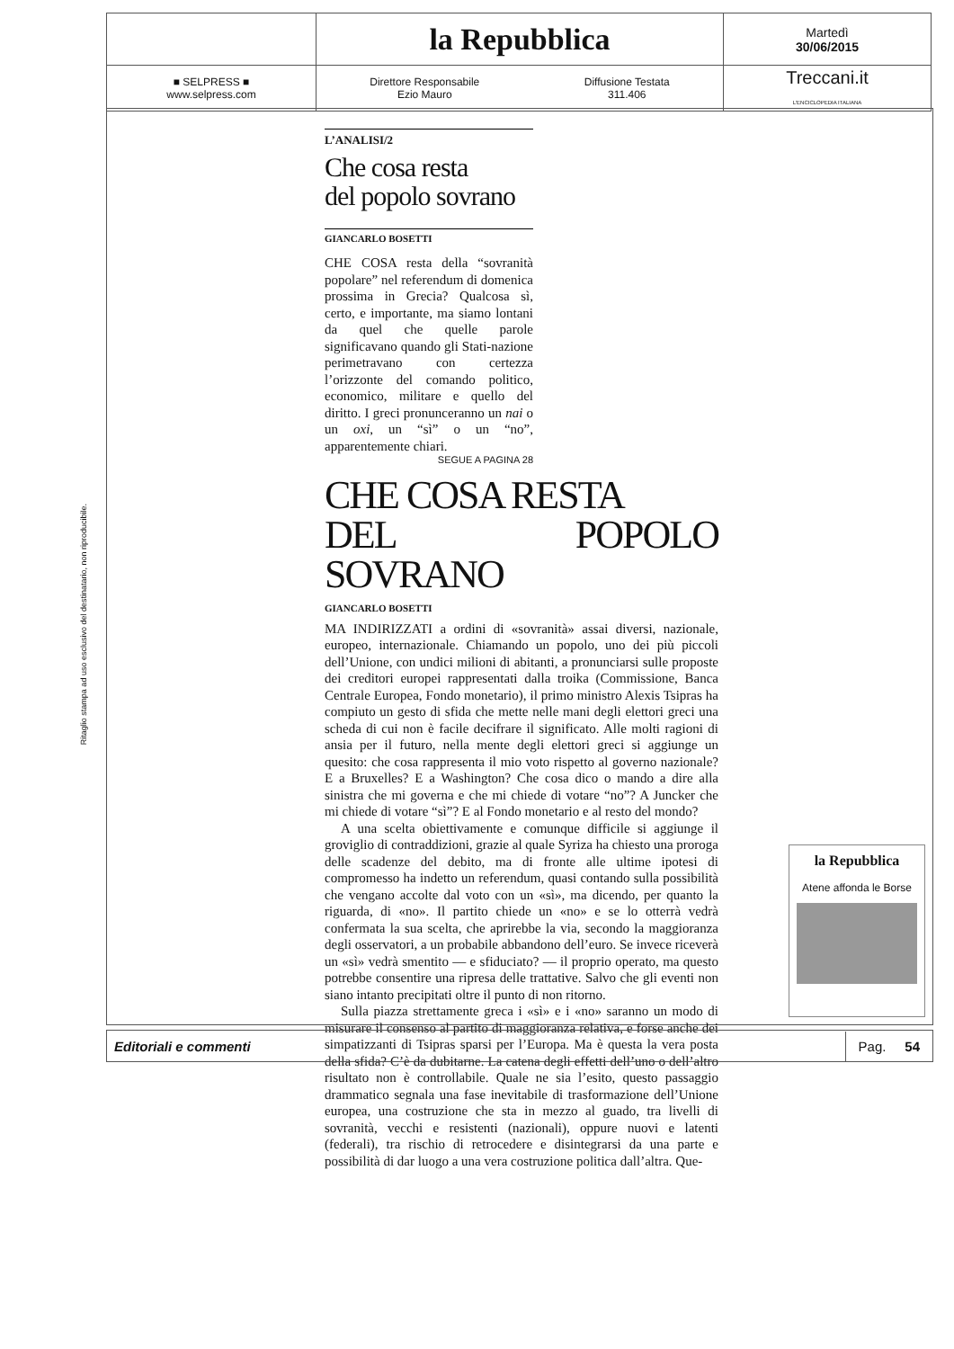| | la Repubblica | Martedì 30/06/2015 |
| ■ SELPRESS ■ www.selpress.com | Direttore Responsabile Ezio Mauro Diffusione Testata 311.406 | Treccani.it L'ENCICLOPEDIA ITALIANA |
Ritaglio stampa ad uso esclusivo del destinatario, non riproducibile.
L’ANALISI/2
Che cosa resta
del popolo sovrano
GIANCARLO BOSETTI
CHE COSA resta della “sovranità popolare” nel referendum di domenica prossima in Grecia? Qualcosa sì, certo, e importante, ma siamo lontani da quel che quelle parole significavano quando gli Stati-nazione perimetravano con certezza l’orizzonte del comando politico, economico, militare e quello del diritto. I greci pronunceranno un nai o un oxi, un “sì” o un “no”, apparentemente chiari.
SEGUE A PAGINA 28
CHE COSA RESTA
DEL POPOLO SOVRANO
GIANCARLO BOSETTI
MA INDIRIZZATI a ordini di «sovranità» assai diversi, nazionale, europeo, internazionale. Chiamando un popolo, uno dei più piccoli dell’Unione, con undici milioni di abitanti, a pronunciarsi sulle proposte dei creditori europei rappresentati dalla troika (Commissione, Banca Centrale Europea, Fondo monetario), il primo ministro Alexis Tsipras ha compiuto un gesto di sfida che mette nelle mani degli elettori greci una scheda di cui non è facile decifrare il significato. Alle molti ragioni di ansia per il futuro, nella mente degli elettori greci si aggiunge un quesito: che cosa rappresenta il mio voto rispetto al governo nazionale? E a Bruxelles? E a Washington? Che cosa dico o mando a dire alla sinistra che mi governa e che mi chiede di votare “no”? A Juncker che mi chiede di votare “sì”? E al Fondo monetario e al resto del mondo?
A una scelta obiettivamente e comunque difficile si aggiunge il groviglio di contraddizioni, grazie al quale Syriza ha chiesto una proroga delle scadenze del debito, ma di fronte alle ultime ipotesi di compromesso ha indetto un referendum, quasi contando sulla possibilità che vengano accolte dal voto con un «sì», ma dicendo, per quanto la riguarda, di «no». Il partito chiede un «no» e se lo otterrà vedrà confermata la sua scelta, che aprirebbe la via, secondo la maggioranza degli osservatori, a un probabile abbandono dell’euro. Se invece riceverà un «sì» vedrà smentito — e sfiduciato? — il proprio operato, ma questo potrebbe consentire una ripresa delle trattative. Salvo che gli eventi non siano intanto precipitati oltre il punto di non ritorno.
Sulla piazza strettamente greca i «sì» e i «no» saranno un modo di misurare il consenso al partito di maggioranza relativa, e forse anche dei simpatizzanti di Tsipras sparsi per l’Europa. Ma è questa la vera posta della sfida? C’è da dubitarne. La catena degli effetti dell’uno o dell’altro risultato non è controllabile. Quale ne sia l’esito, questo passaggio drammatico segnala una fase inevitabile di trasformazione dell’Unione europea, una costruzione che sta in mezzo al guado, tra livelli di sovranità, vecchi e resistenti (nazionali), oppure nuovi e latenti (federali), tra rischio di retrocedere e disintegrarsi da una parte e possibilità di dar luogo a una vera costruzione politica dall’altra. Que-
la Repubblica
Atene affonda le Borse
Editoriali e commenti Pag. 54